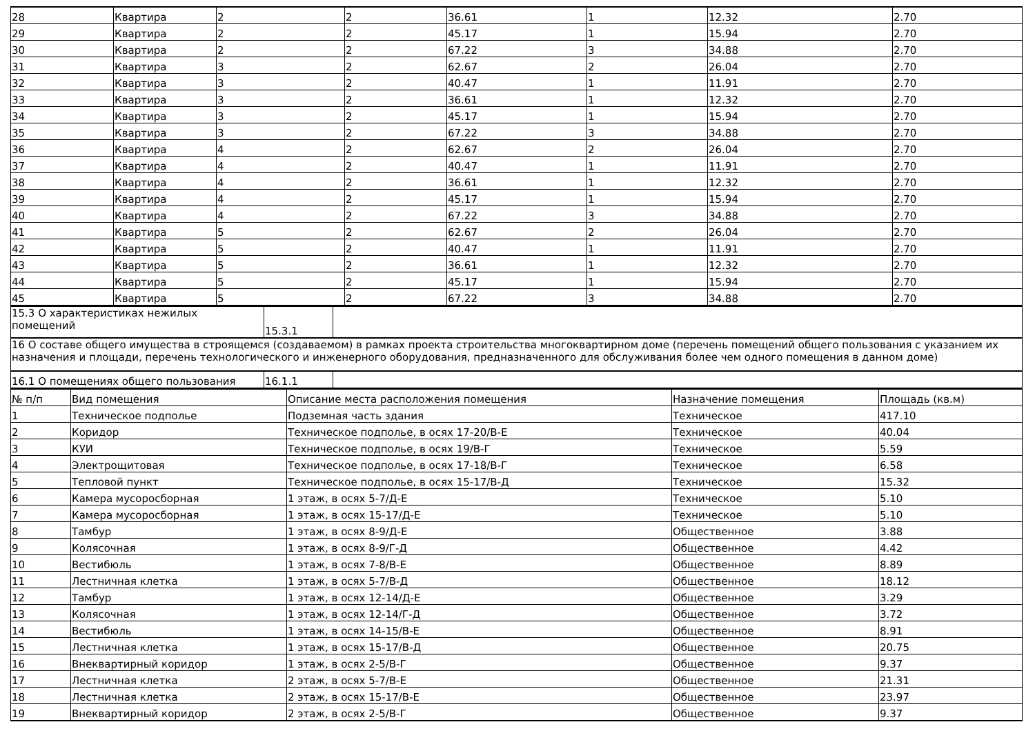| 28 | Квартира | 2 | 2 | 36.61 | 1 | 12.32 | 2.70 |
| 29 | Квартира | 2 | 2 | 45.17 | 1 | 15.94 | 2.70 |
| 30 | Квартира | 2 | 2 | 67.22 | 3 | 34.88 | 2.70 |
| 31 | Квартира | 3 | 2 | 62.67 | 2 | 26.04 | 2.70 |
| 32 | Квартира | 3 | 2 | 40.47 | 1 | 11.91 | 2.70 |
| 33 | Квартира | 3 | 2 | 36.61 | 1 | 12.32 | 2.70 |
| 34 | Квартира | 3 | 2 | 45.17 | 1 | 15.94 | 2.70 |
| 35 | Квартира | 3 | 2 | 67.22 | 3 | 34.88 | 2.70 |
| 36 | Квартира | 4 | 2 | 62.67 | 2 | 26.04 | 2.70 |
| 37 | Квартира | 4 | 2 | 40.47 | 1 | 11.91 | 2.70 |
| 38 | Квартира | 4 | 2 | 36.61 | 1 | 12.32 | 2.70 |
| 39 | Квартира | 4 | 2 | 45.17 | 1 | 15.94 | 2.70 |
| 40 | Квартира | 4 | 2 | 67.22 | 3 | 34.88 | 2.70 |
| 41 | Квартира | 5 | 2 | 62.67 | 2 | 26.04 | 2.70 |
| 42 | Квартира | 5 | 2 | 40.47 | 1 | 11.91 | 2.70 |
| 43 | Квартира | 5 | 2 | 36.61 | 1 | 12.32 | 2.70 |
| 44 | Квартира | 5 | 2 | 45.17 | 1 | 15.94 | 2.70 |
| 45 | Квартира | 5 | 2 | 67.22 | 3 | 34.88 | 2.70 |
| 15.3 О характеристиках нежилых помещений | 15.3.1 | |
| 16 О составе общего имущества в строящемся (создаваемом) в рамках проекта строительства многоквартирном доме (перечень помещений общего пользования с указанием их назначения и площади, перечень технологического и инженерного оборудования, предназначенного для обслуживания более чем одного помещения в данном доме) | | |
| 16.1 О помещениях общего пользования | 16.1.1 | |
| № п/п | Вид помещения | Описание места расположения помещения | Назначение помещения | Площадь (кв.м) |
| --- | --- | --- | --- | --- |
| 1 | Техническое подполье | Подземная часть здания | Техническое | 417.10 |
| 2 | Коридор | Техническое подполье, в осях 17-20/В-Е | Техническое | 40.04 |
| 3 | КУИ | Техническое подполье, в осях 19/В-Г | Техническое | 5.59 |
| 4 | Электрощитовая | Техническое подполье, в осях 17-18/В-Г | Техническое | 6.58 |
| 5 | Тепловой пункт | Техническое подполье, в осях 15-17/В-Д | Техническое | 15.32 |
| 6 | Камера мусоросборная | 1 этаж, в осях 5-7/Д-Е | Техническое | 5.10 |
| 7 | Камера мусоросборная | 1 этаж, в осях 15-17/Д-Е | Техническое | 5.10 |
| 8 | Тамбур | 1 этаж, в осях 8-9/Д-Е | Общественное | 3.88 |
| 9 | Колясочная | 1 этаж, в осях 8-9/Г-Д | Общественное | 4.42 |
| 10 | Вестибюль | 1 этаж, в осях 7-8/В-Е | Общественное | 8.89 |
| 11 | Лестничная клетка | 1 этаж, в осях 5-7/В-Д | Общественное | 18.12 |
| 12 | Тамбур | 1 этаж, в осях 12-14/Д-Е | Общественное | 3.29 |
| 13 | Колясочная | 1 этаж, в осях 12-14/Г-Д | Общественное | 3.72 |
| 14 | Вестибюль | 1 этаж, в осях 14-15/В-Е | Общественное | 8.91 |
| 15 | Лестничная клетка | 1 этаж, в осях 15-17/В-Д | Общественное | 20.75 |
| 16 | Внеквартирный коридор | 1 этаж, в осях 2-5/В-Г | Общественное | 9.37 |
| 17 | Лестничная клетка | 2 этаж, в осях 5-7/В-Е | Общественное | 21.31 |
| 18 | Лестничная клетка | 2 этаж, в осях 15-17/В-Е | Общественное | 23.97 |
| 19 | Внеквартирный коридор | 2 этаж, в осях 2-5/В-Г | Общественное | 9.37 |